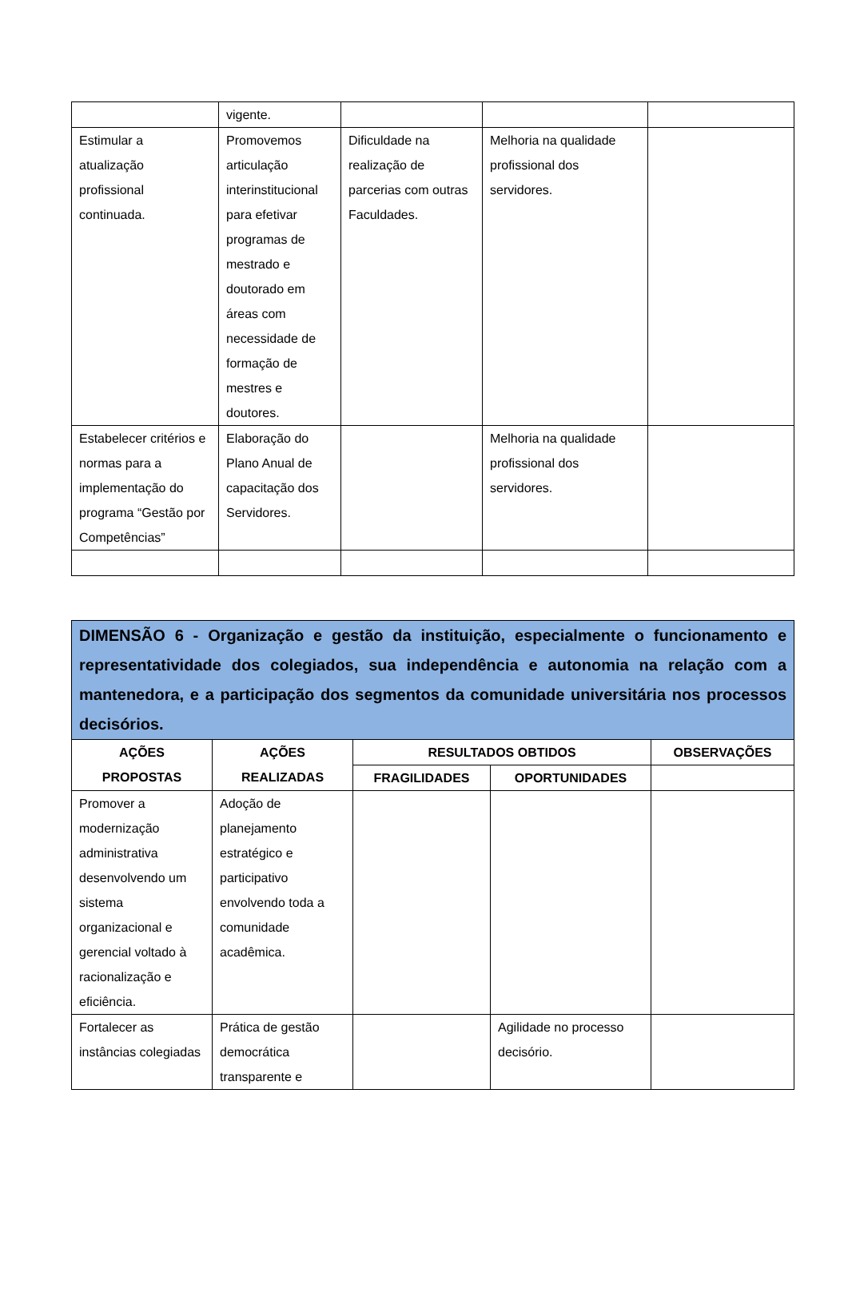| | vigente. | | | |
| Estimular a atualização profissional continuada. | Promovemos articulação interinstitucional para efetivar programas de mestrado e doutorado em áreas com necessidade de formação de mestres e doutores. | Dificuldade na realização de parcerias com outras Faculdades. | Melhoria na qualidade profissional dos servidores. | |
| Estabelecer critérios e normas para a implementação do programa “Gestão por Competências” | Elaboração do Plano Anual de capacitação dos Servidores. | | Melhoria na qualidade profissional dos servidores. | |
| DIMENSÃO 6 - Organização e gestão da instituição, especialmente o funcionamento e representatividade dos colegiados, sua independência e autonomia na relação com a mantenedora, e a participação dos segmentos da comunidade universitária nos processos decisórios. | | | | |
| AÇÕES PROPOSTAS | AÇÕES REALIZADAS | RESULTADOS OBTIDOS | | OBSERVAÇÕES |
| | | FRAGILIDADES | OPORTUNIDADES | |
| Promover a modernização administrativa desenvolvendo um sistema organizacional e gerencial voltado à racionalização e eficiência. | Adoção de planejamento estratégico e participativo envolvendo toda a comunidade acadêmica. | | | |
| Fortalecer as instâncias colegiadas | Prática de gestão democrática transparente e | | Agilidade no processo decisório. | |